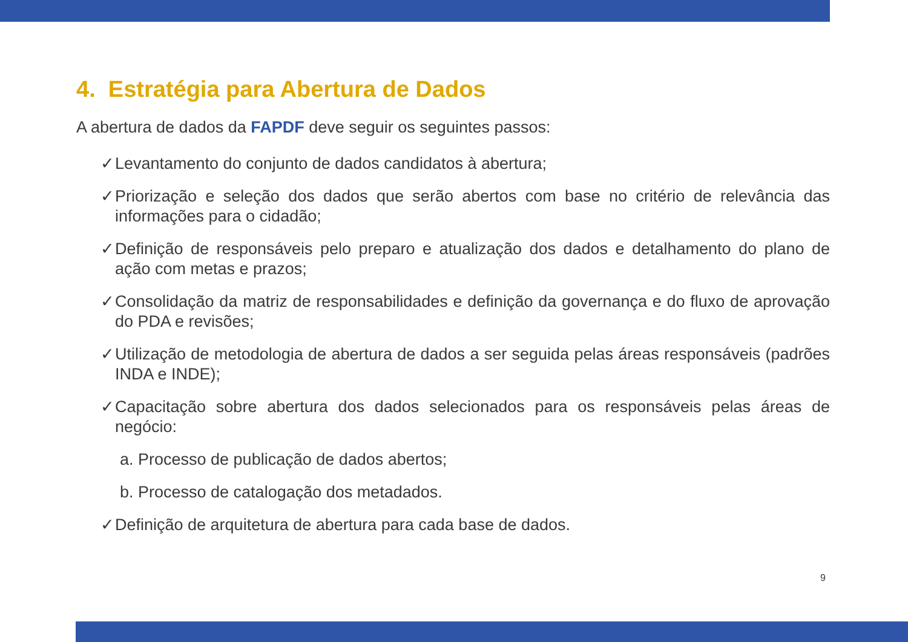4. Estratégia para Abertura de Dados
A abertura de dados da FAPDF deve seguir os seguintes passos:
✓ Levantamento do conjunto de dados candidatos à abertura;
✓ Priorização e seleção dos dados que serão abertos com base no critério de relevância das informações para o cidadão;
✓ Definição de responsáveis pelo preparo e atualização dos dados e detalhamento do plano de ação com metas e prazos;
✓ Consolidação da matriz de responsabilidades e definição da governança e do fluxo de aprovação do PDA e revisões;
✓ Utilização de metodologia de abertura de dados a ser seguida pelas áreas responsáveis (padrões INDA e INDE);
✓ Capacitação sobre abertura dos dados selecionados para os responsáveis pelas áreas de negócio:
a. Processo de publicação de dados abertos;
b. Processo de catalogação dos metadados.
✓ Definição de arquitetura de abertura para cada base de dados.
9